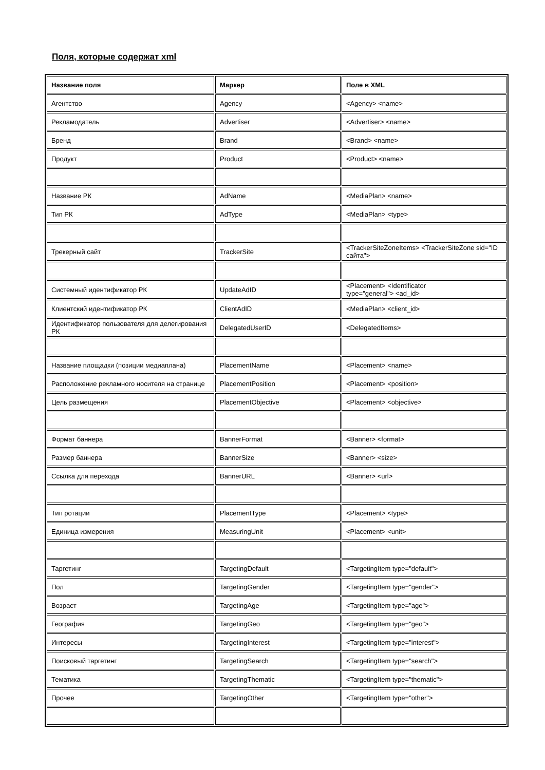Поля, которые содержат xml
| Название поля | Маркер | Поле в XML |
| --- | --- | --- |
| Агентство | Agency | <Agency> <name> |
| Рекламодатель | Advertiser | <Advertiser> <name> |
| Бренд | Brand | <Brand> <name> |
| Продукт | Product | <Product> <name> |
| Название РК | AdName | <MediaPlan> <name> |
| Тип РК | AdType | <MediaPlan> <type> |
| Трекерный сайт | TrackerSite | <TrackerSiteZoneItems> <TrackerSiteZone sid="ID сайта"> |
| Системный идентификатор РК | UpdateAdID | <Placement> <Identificator type="general"> <ad_id> |
| Клиентский идентификатор РК | ClientAdID | <MediaPlan> <client_id> |
| Идентификатор пользователя для делегирования РК | DelegatedUserID | <DelegatedItems> |
| Название площадки (позиции медиаплана) | PlacementName | <Placement> <name> |
| Расположение рекламного носителя на странице | PlacementPosition | <Placement> <position> |
| Цель размещения | PlacementObjective | <Placement> <objective> |
| Формат баннера | BannerFormat | <Banner> <format> |
| Размер баннера | BannerSize | <Banner> <size> |
| Ссылка для перехода | BannerURL | <Banner> <url> |
| Тип ротации | PlacementType | <Placement> <type> |
| Единица измерения | MeasuringUnit | <Placement> <unit> |
| Таргетинг | TargetingDefault | <TargetingItem type="default"> |
| Пол | TargetingGender | <TargetingItem type="gender"> |
| Возраст | TargetingAge | <TargetingItem type="age"> |
| География | TargetingGeo | <TargetingItem type="geo"> |
| Интересы | TargetingInterest | <TargetingItem type="interest"> |
| Поисковый таргетинг | TargetingSearch | <TargetingItem type="search"> |
| Тематика | TargetingThematic | <TargetingItem type="thematic"> |
| Прочее | TargetingOther | <TargetingItem type="other"> |